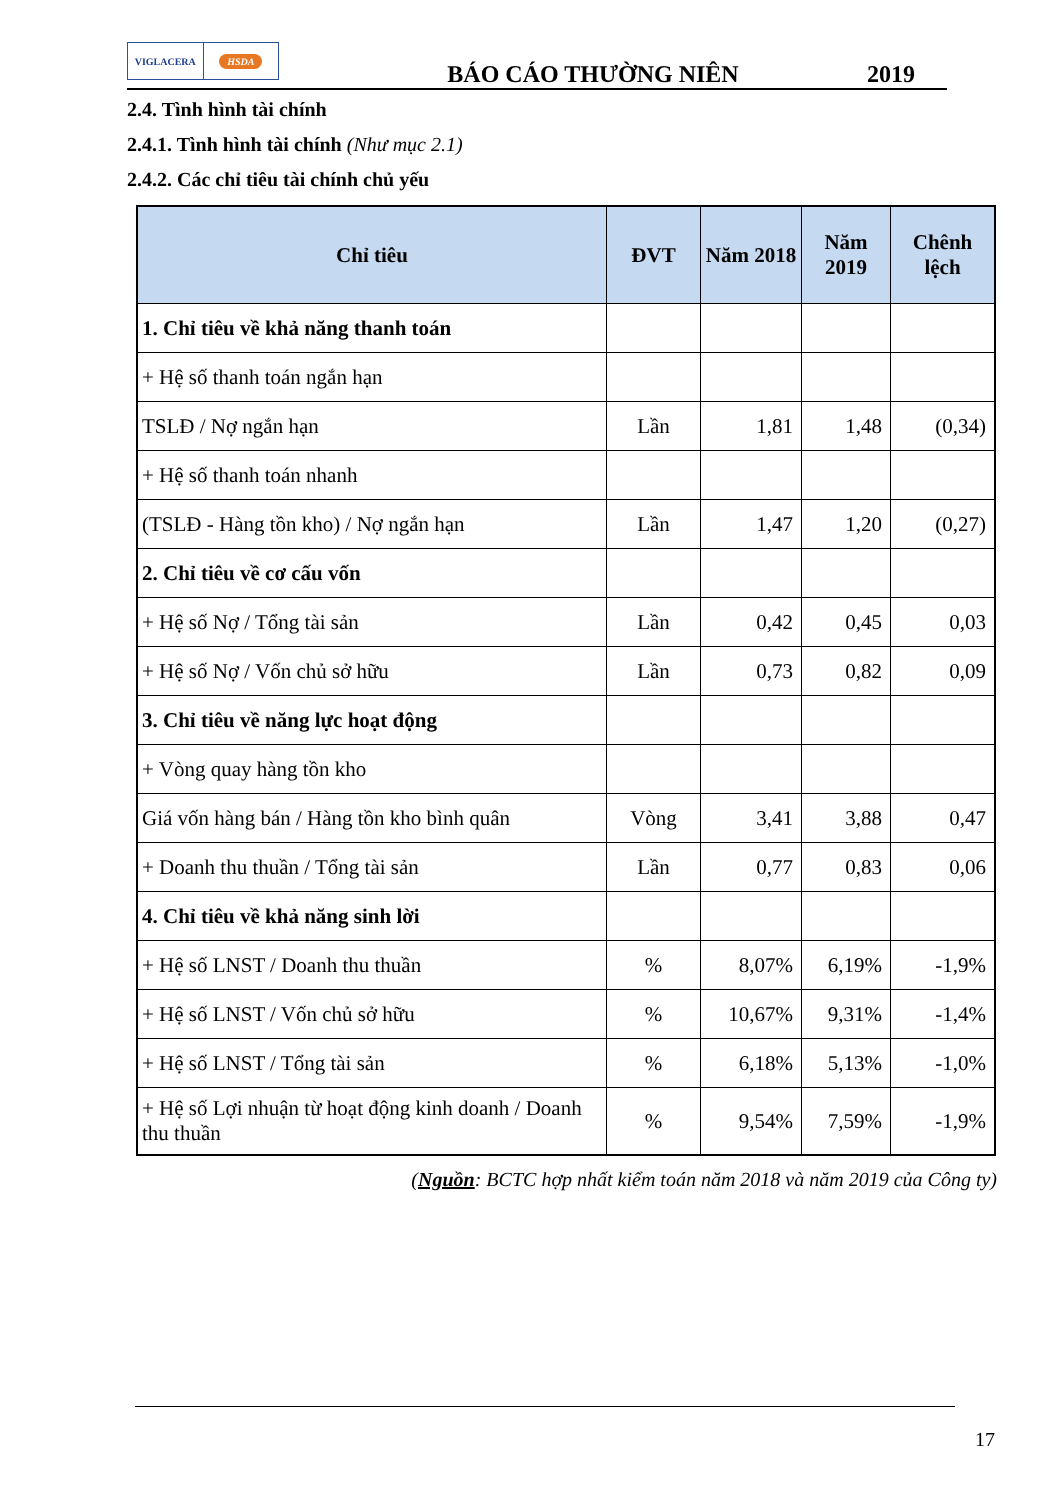VIGLACERA HSDA
BÁO CÁO THƯỜNG NIÊN
2019
2.4. Tình hình tài chính
2.4.1. Tình hình tài chính (Như mục 2.1)
2.4.2. Các chỉ tiêu tài chính chủ yếu
| Chỉ tiêu | ĐVT | Năm 2018 | Năm 2019 | Chênh lệch |
| --- | --- | --- | --- | --- |
| 1. Chỉ tiêu về khả năng thanh toán | | | | |
| + Hệ số thanh toán ngắn hạn | | | | |
| TSLĐ / Nợ ngắn hạn | Lần | 1,81 | 1,48 | (0,34) |
| + Hệ số thanh toán nhanh | | | | |
| (TSLĐ - Hàng tồn kho) / Nợ ngắn hạn | Lần | 1,47 | 1,20 | (0,27) |
| 2. Chỉ tiêu về cơ cấu vốn | | | | |
| + Hệ số Nợ / Tổng tài sản | Lần | 0,42 | 0,45 | 0,03 |
| + Hệ số Nợ / Vốn chủ sở hữu | Lần | 0,73 | 0,82 | 0,09 |
| 3. Chỉ tiêu về năng lực hoạt động | | | | |
| + Vòng quay hàng tồn kho | | | | |
| Giá vốn hàng bán / Hàng tồn kho bình quân | Vòng | 3,41 | 3,88 | 0,47 |
| + Doanh thu thuần / Tổng tài sản | Lần | 0,77 | 0,83 | 0,06 |
| 4. Chỉ tiêu về khả năng sinh lời | | | | |
| + Hệ số LNST / Doanh thu thuần | % | 8,07% | 6,19% | -1,9% |
| + Hệ số LNST / Vốn chủ sở hữu | % | 10,67% | 9,31% | -1,4% |
| + Hệ số LNST / Tổng tài sản | % | 6,18% | 5,13% | -1,0% |
| + Hệ số Lợi nhuận từ hoạt động kinh doanh / Doanh thu thuần | % | 9,54% | 7,59% | -1,9% |
(Nguồn: BCTC hợp nhất kiểm toán năm 2018 và năm 2019 của Công ty)
17